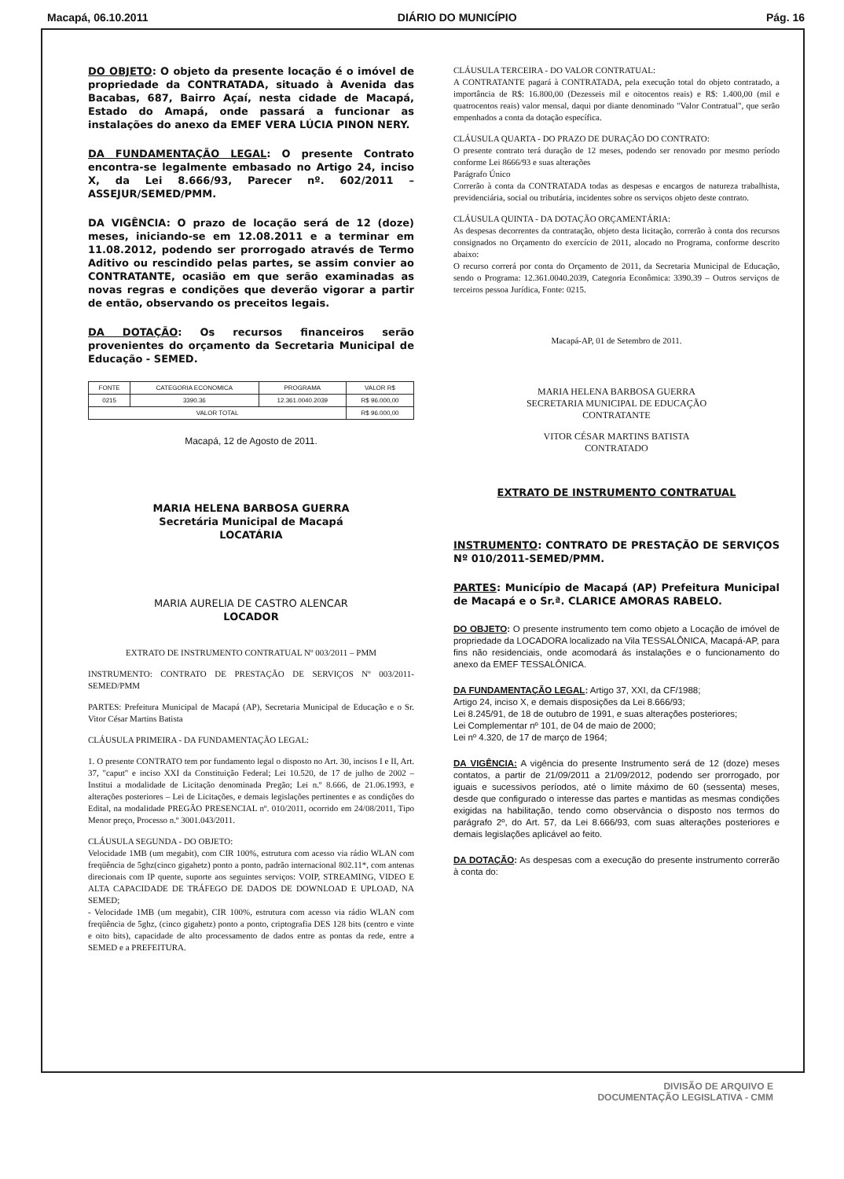Macapá, 06.10.2011 DIÁRIO DO MUNICÍPIO Pág. 16
DO OBJETO: O objeto da presente locação é o imóvel de propriedade da CONTRATADA, situado à Avenida das Bacabas, 687, Bairro Açaí, nesta cidade de Macapá, Estado do Amapá, onde passará a funcionar as instalações do anexo da EMEF VERA LÚCIA PINON NERY.
DA FUNDAMENTAÇÃO LEGAL: O presente Contrato encontra-se legalmente embasado no Artigo 24, inciso X, da Lei 8.666/93, Parecer nº. 602/2011 – ASSEJUR/SEMED/PMM.
DA VIGÊNCIA: O prazo de locação será de 12 (doze) meses, iniciando-se em 12.08.2011 e a terminar em 11.08.2012, podendo ser prorrogado através de Termo Aditivo ou rescindido pelas partes, se assim convier ao CONTRATANTE, ocasião em que serão examinadas as novas regras e condições que deverão vigorar a partir de então, observando os preceitos legais.
DA DOTAÇÃO: Os recursos financeiros serão provenientes do orçamento da Secretaria Municipal de Educação - SEMED.
| FONTE | CATEGORIA ECONOMICA | PROGRAMA | VALOR R$ |
| --- | --- | --- | --- |
| 0215 | 3390.36 | 12.361.0040.2039 | R$ 96.000,00 |
| VALOR TOTAL | | | R$ 96.000,00 |
Macapá, 12 de Agosto de 2011.
MARIA HELENA BARBOSA GUERRA
Secretária Municipal de Macapá
LOCATÁRIA
MARIA AURELIA DE CASTRO ALENCAR
LOCADOR
EXTRATO DE INSTRUMENTO CONTRATUAL Nº 003/2011 – PMM
INSTRUMENTO: CONTRATO DE PRESTAÇÃO DE SERVIÇOS Nº 003/2011- SEMED/PMM
PARTES: Prefeitura Municipal de Macapá (AP), Secretaria Municipal de Educação e o Sr. Vitor César Martins Batista
CLÁUSULA PRIMEIRA - DA FUNDAMENTAÇÃO LEGAL:
1. O presente CONTRATO tem por fundamento legal o disposto no Art. 30, incisos I e II, Art. 37, "caput" e inciso XXI da Constituição Federal; Lei 10.520, de 17 de julho de 2002 – Institui a modalidade de Licitação denominada Pregão; Lei n.º 8.666, de 21.06.1993, e alterações posteriores – Lei de Licitações, e demais legislações pertinentes e as condições do Edital, na modalidade PREGÃO PRESENCIAL nº. 010/2011, ocorrido em 24/08/2011, Tipo Menor preço, Processo n.º 3001.043/2011.
CLÁUSULA SEGUNDA - DO OBJETO:
Velocidade 1MB (um megabit), com CIR 100%, estrutura com acesso via rádio WLAN com freqüência de 5ghz(cinco gigahetz) ponto a ponto, padrão internacional 802.11*, com antenas direcionais com IP quente, suporte aos seguintes serviços: VOIP, STREAMING, VIDEO E ALTA CAPACIDADE DE TRÁFEGO DE DADOS DE DOWNLOAD E UPLOAD, NA SEMED;
- Velocidade 1MB (um megabit), CIR 100%, estrutura com acesso via rádio WLAN com freqüência de 5ghz, (cinco gigahetz) ponto a ponto, criptografia DES 128 bits (centro e vinte e oito bits), capacidade de alto processamento de dados entre as pontas da rede, entre a SEMED e a PREFEITURA.
CLÁUSULA TERCEIRA - DO VALOR CONTRATUAL:
A CONTRATANTE pagará à CONTRATADA, pela execução total do objeto contratado, a importância de R$: 16.800,00 (Dezesseis mil e oitocentos reais) e R$: 1.400,00 (mil e quatrocentos reais) valor mensal, daqui por diante denominado "Valor Contratual", que serão empenhados a conta da dotação específica.
CLÁUSULA QUARTA - DO PRAZO DE DURAÇÃO DO CONTRATO:
O presente contrato terá duração de 12 meses, podendo ser renovado por mesmo período conforme Lei 8666/93 e suas alterações
Parágrafo Único
Correrão à conta da CONTRATADA todas as despesas e encargos de natureza trabalhista, previdenciária, social ou tributária, incidentes sobre os serviços objeto deste contrato.
CLÁUSULA QUINTA - DA DOTAÇÃO ORÇAMENTÁRIA:
As despesas decorrentes da contratação, objeto desta licitação, correrão à conta dos recursos consignados no Orçamento do exercício de 2011, alocado no Programa, conforme descrito abaixo:
O recurso correrá por conta do Orçamento de 2011, da Secretaria Municipal de Educação, sendo o Programa: 12.361.0040.2039, Categoria Econômica: 3390.39 – Outros serviços de terceiros pessoa Jurídica, Fonte: 0215.
Macapá-AP, 01 de Setembro de 2011.
MARIA HELENA BARBOSA GUERRA
SECRETARIA MUNICIPAL DE EDUCAÇÃO
CONTRATANTE
VITOR CÉSAR MARTINS BATISTA
CONTRATADO
EXTRATO DE INSTRUMENTO CONTRATUAL
INSTRUMENTO: CONTRATO DE PRESTAÇÃO DE SERVIÇOS Nº 010/2011-SEMED/PMM.
PARTES: Município de Macapá (AP) Prefeitura Municipal de Macapá e o Sr.ª. CLARICE AMORAS RABELO.
DO OBJETO: O presente instrumento tem como objeto a Locação de imóvel de propriedade da LOCADORA localizado na Vila TESSALÔNICA, Macapá-AP, para fins não residenciais, onde acomodará ás instalações e o funcionamento do anexo da EMEF TESSALÔNICA.
DA FUNDAMENTAÇÃO LEGAL: Artigo 37, XXI, da CF/1988;
Artigo 24, inciso X, e demais disposições da Lei 8.666/93;
Lei 8.245/91, de 18 de outubro de 1991, e suas alterações posteriores;
Lei Complementar nº 101, de 04 de maio de 2000;
Lei nº 4.320, de 17 de março de 1964;
DA VIGÊNCIA: A vigência do presente Instrumento será de 12 (doze) meses contatos, a partir de 21/09/2011 a 21/09/2012, podendo ser prorrogado, por iguais e sucessivos períodos, até o limite máximo de 60 (sessenta) meses, desde que configurado o interesse das partes e mantidas as mesmas condições exigidas na habilitação, tendo como observância o disposto nos termos do parágrafo 2º, do Art. 57, da Lei 8.666/93, com suas alterações posteriores e demais legislações aplicável ao feito.
DA DOTAÇÃO: As despesas com a execução do presente instrumento correrão à conta do:
DIVISÃO DE ARQUIVO E
DOCUMENTAÇÃO LEGISLATIVA - CMM